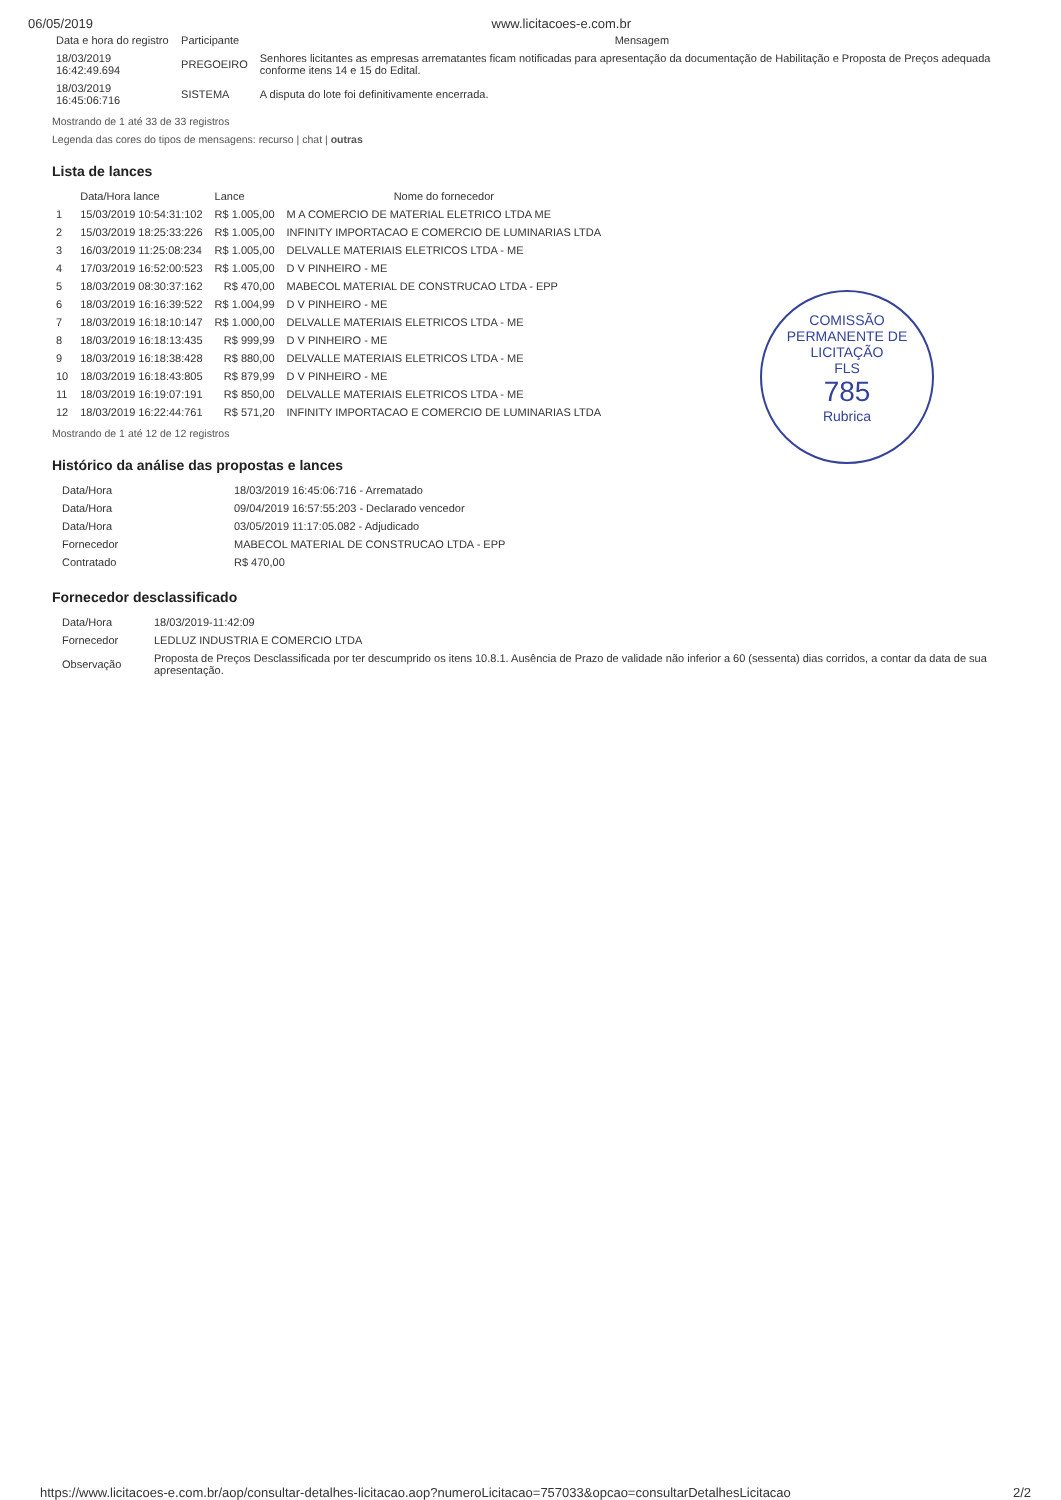06/05/2019 www.licitacoes-e.com.br
| Data e hora do registro | Participante | Mensagem |
| --- | --- | --- |
| 18/03/2019 16:42:49.694 | PREGOEIRO | Senhores licitantes as empresas arrematantes ficam notificadas para apresentação da documentação de Habilitação e Proposta de Preços adequada conforme itens 14 e 15 do Edital. |
| 18/03/2019 16:45:06:716 | SISTEMA | A disputa do lote foi definitivamente encerrada. |
Mostrando de 1 até 33 de 33 registros
Legenda das cores do tipos de mensagens: recurso | chat | outras
Lista de lances
| | Data/Hora lance | Lance | Nome do fornecedor |
| --- | --- | --- | --- |
| 1 | 15/03/2019 10:54:31:102 | R$ 1.005,00 | M A COMERCIO DE MATERIAL ELETRICO LTDA ME |
| 2 | 15/03/2019 18:25:33:226 | R$ 1.005,00 | INFINITY IMPORTACAO E COMERCIO DE LUMINARIAS LTDA |
| 3 | 16/03/2019 11:25:08:234 | R$ 1.005,00 | DELVALLE MATERIAIS ELETRICOS LTDA - ME |
| 4 | 17/03/2019 16:52:00:523 | R$ 1.005,00 | D V PINHEIRO - ME |
| 5 | 18/03/2019 08:30:37:162 | R$ 470,00 | MABECOL MATERIAL DE CONSTRUCAO LTDA - EPP |
| 6 | 18/03/2019 16:16:39:522 | R$ 1.004,99 | D V PINHEIRO - ME |
| 7 | 18/03/2019 16:18:10:147 | R$ 1.000,00 | DELVALLE MATERIAIS ELETRICOS LTDA - ME |
| 8 | 18/03/2019 16:18:13:435 | R$ 999,99 | D V PINHEIRO - ME |
| 9 | 18/03/2019 16:18:38:428 | R$ 880,00 | DELVALLE MATERIAIS ELETRICOS LTDA - ME |
| 10 | 18/03/2019 16:18:43:805 | R$ 879,99 | D V PINHEIRO - ME |
| 11 | 18/03/2019 16:19:07:191 | R$ 850,00 | DELVALLE MATERIAIS ELETRICOS LTDA - ME |
| 12 | 18/03/2019 16:22:44:761 | R$ 571,20 | INFINITY IMPORTACAO E COMERCIO DE LUMINARIAS LTDA |
Mostrando de 1 até 12 de 12 registros
COMISSÃO PERMANENTE DE LICITAÇÃO
FLS
785
Rubrica
Histórico da análise das propostas e lances
| Data/Hora | 18/03/2019 16:45:06:716 - Arrematado |
| Data/Hora | 09/04/2019 16:57:55:203 - Declarado vencedor |
| Data/Hora | 03/05/2019 11:17:05.082 - Adjudicado |
| Fornecedor | MABECOL MATERIAL DE CONSTRUCAO LTDA - EPP |
| Contratado | R$ 470,00 |
Fornecedor desclassificado
| Data/Hora | 18/03/2019-11:42:09 |
| Fornecedor | LEDLUZ INDUSTRIA E COMERCIO LTDA |
| Observação | Proposta de Preços Desclassificada por ter descumprido os itens 10.8.1. Ausência de Prazo de validade não inferior a 60 (sessenta) dias corridos, a contar da data de sua apresentação. |
https://www.licitacoes-e.com.br/aop/consultar-detalhes-licitacao.aop?numeroLicitacao=757033&opcao=consultarDetalhesLicitacao 2/2